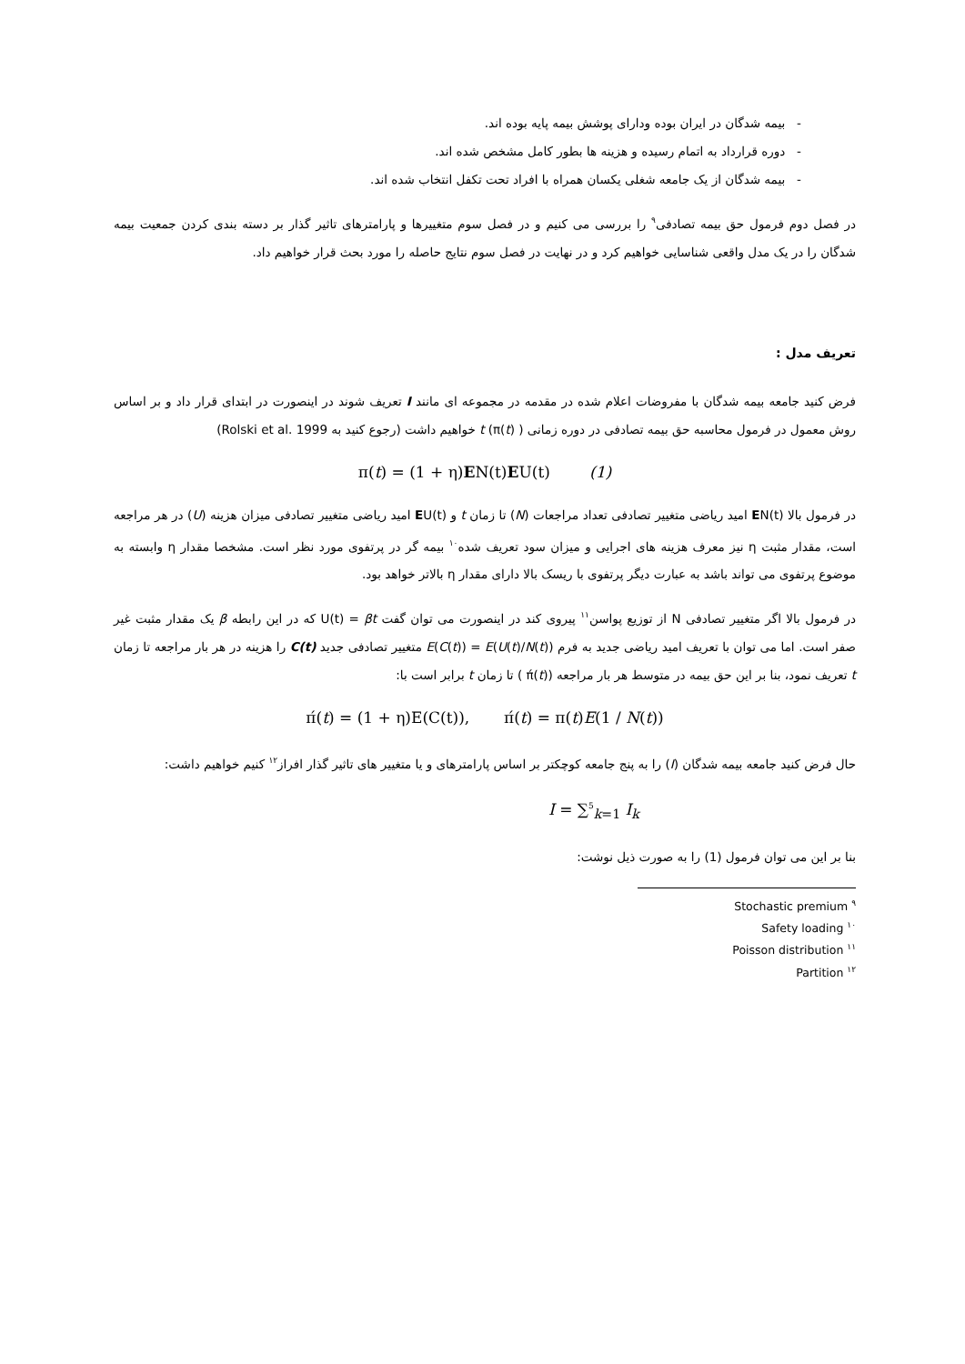- بیمه شدگان در ایران بوده ودارای پوشش بیمه پایه بوده اند.
- دوره قرارداد به اتمام رسیده و هزینه ها بطور کامل مشخص شده اند.
- بیمه شدگان از یک جامعه شغلی یکسان همراه با افراد تحت تکفل انتخاب شده اند.
در فصل دوم فرمول حق بیمه تصادفی<sup>۹</sup> را بررسی می کنیم و در فصل سوم متغییرها و پارامترهای تاثیر گذار بر دسته بندی کردن جمعیت بیمه شدگان را در یک مدل واقعی شناسایی خواهیم کرد و در نهایت در فصل سوم نتایج حاصله را مورد بحث قرار خواهیم داد.
تعریف مدل :
فرض کنید جامعه بیمه شدگان با مفروضات اعلام شده در مقدمه در مجموعه ای مانند I تعریف شوند در اینصورت در ابتدای قرار داد و بر اساس روش معمول در فرمول محاسبه حق بیمه تصادفی در دوره زمانی t (π(t) ) خواهیم داشت (رجوع کنید به Rolski et al. 1999)
π(t) = (1 + η)EN(t)EU(t) (1)
در فرمول بالا EN(t) امید ریاضی متغییر تصادفی تعداد مراجعات (N) تا زمان t و EU(t) امید ریاضی متغییر تصادفی میزان هزینه (U) در هر مراجعه است، مقدار مثبت η نیز معرف هزینه های اجرایی و میزان سود تعریف شده<sup>۱۰</sup> بیمه گر در پرتفوی مورد نظر است. مشخصا مقدار η وابسته به موضوع پرتفوی می تواند باشد به عبارت دیگر پرتفوی با ریسک بالا دارای مقدار η بالاتر خواهد بود.
در فرمول بالا اگر متغییر تصادفی N از توزیع پواسن<sup>۱۱</sup> پیروی کند در اینصورت می توان گفت U(t) = βt که در این رابطه β یک مقدار مثبت غیر صفر است. اما می توان با تعریف امید ریاضی جدید به فرم E(C(t)) = E(U(t)/N(t)) متغییر تصادفی جدید C(t) را هزینه در هر بار مراجعه تا زمان t تعریف نمود، بنا بر این حق بیمه در متوسط هر بار مراجعه (π́(t) ) تا زمان t برابر است با:
π́(t) = (1 + η)E(C(t)), π́(t) = π(t)E(1 / N(t))
حال فرض کنید جامعه بیمه شدگان (I) را به پنج جامعه کوچکتر بر اساس پارامترهای و یا متغییر های تاثیر گذار افراز<sup>۱۲</sup> کنیم خواهیم داشت:
I = ∑<sup>5</sup><sub>k=1</sub> I<sub>k</sub>
بنا بر این می توان فرمول (1) را به صورت ذیل نوشت:
<sup>۹</sup> Stochastic premium
<sup>۱۰</sup> Safety loading
<sup>۱۱</sup> Poisson distribution
<sup>۱۲</sup> Partition